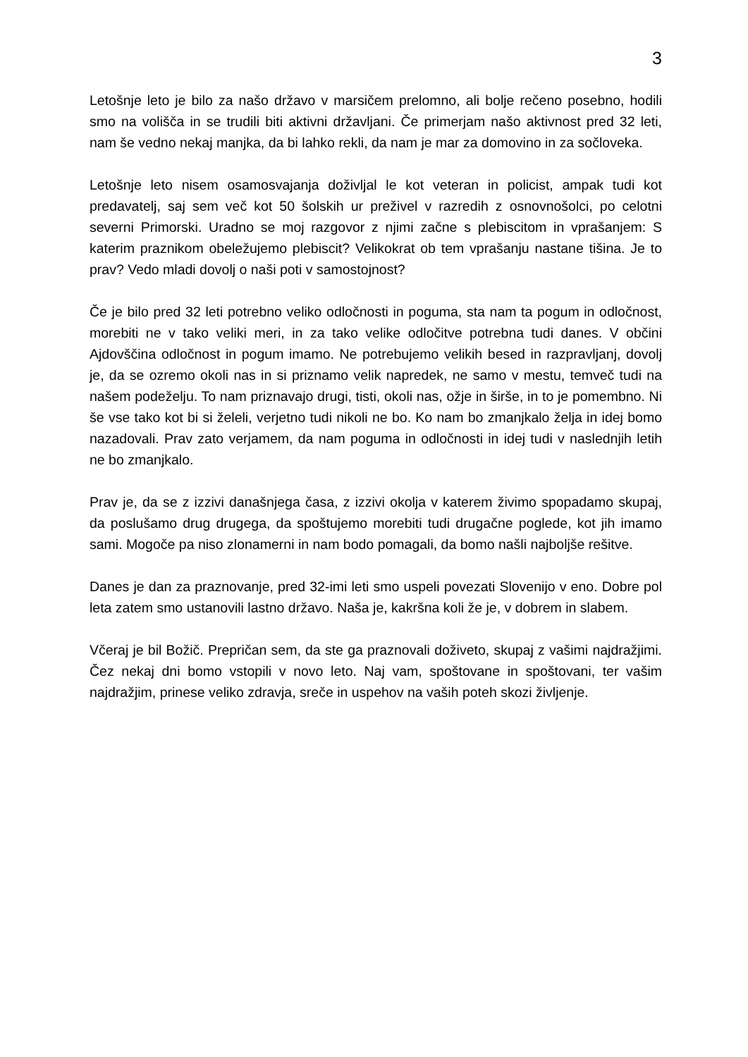3
Letošnje leto je bilo za našo državo v marsičem prelomno, ali bolje rečeno posebno, hodili smo na volišča in se trudili biti aktivni državljani. Če primerjam našo aktivnost pred 32 leti, nam še vedno nekaj manjka, da bi lahko rekli, da nam je mar za domovino in za sočloveka.
Letošnje leto nisem osamosvajanja doživljal le kot veteran in policist, ampak tudi kot predavatelj, saj sem več kot 50 šolskih ur preživel v razredih z osnovnošolci, po celotni severni Primorski. Uradno se moj razgovor z njimi začne s plebiscitom in vprašanjem: S katerim praznikom obeležujemo plebiscit? Velikokrat ob tem vprašanju nastane tišina. Je to prav? Vedo mladi dovolj o naši poti v samostojnost?
Če je bilo pred 32 leti potrebno veliko odločnosti in poguma, sta nam ta pogum in odločnost, morebiti ne v tako veliki meri, in za tako velike odločitve potrebna tudi danes. V občini Ajdovščina odločnost in pogum imamo. Ne potrebujemo velikih besed in razpravljanj, dovolj je, da se ozremo okoli nas in si priznamo velik napredek, ne samo v mestu, temveč tudi na našem podeželju. To nam priznavajo drugi, tisti, okoli nas, ožje in širše, in to je pomembno. Ni še vse tako kot bi si želeli, verjetno tudi nikoli ne bo. Ko nam bo zmanjkalo želja in idej bomo nazadovali. Prav zato verjamem, da nam poguma in odločnosti in idej tudi v naslednjih letih ne bo zmanjkalo.
Prav je, da se z izzivi današnjega časa, z izzivi okolja v katerem živimo spopadamo skupaj, da poslušamo drug drugega, da spoštujemo morebiti tudi drugačne poglede, kot jih imamo sami. Mogoče pa niso zlonamerni in nam bodo pomagali, da bomo našli najboljše rešitve.
Danes je dan za praznovanje, pred 32-imi leti smo uspeli povezati Slovenijo v eno. Dobre pol leta zatem smo ustanovili lastno državo. Naša je, kakršna koli že je, v dobrem in slabem.
Včeraj je bil Božič. Prepričan sem, da ste ga praznovali doživeto, skupaj z vašimi najdražjimi. Čez nekaj dni bomo vstopili v novo leto. Naj vam, spoštovane in spoštovani, ter vašim najdražjim, prinese veliko zdravja, sreče in uspehov na vaših poteh skozi življenje.